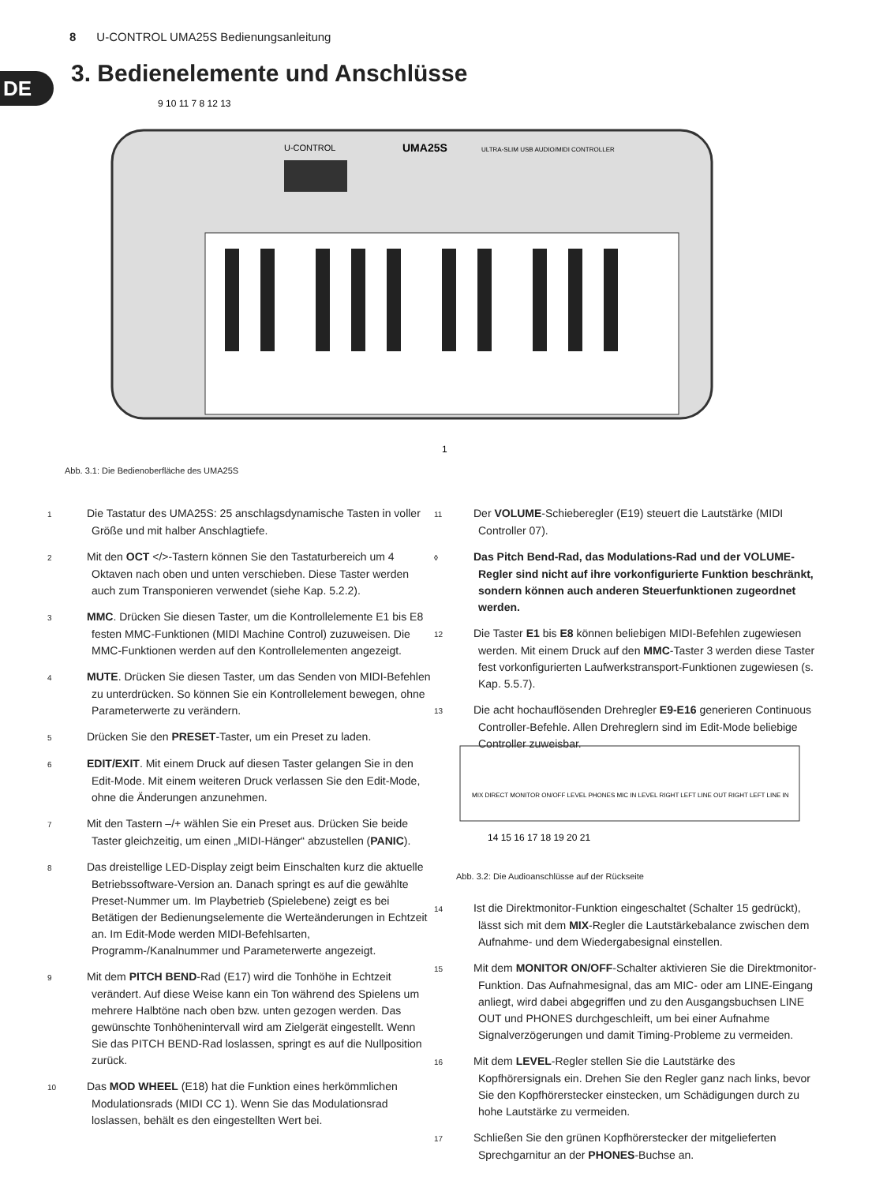8 U-CONTROL UMA25S Bedienungsanleitung
DE
3. Bedienelemente und Anschlüsse
U-CONTROL
UMA25S
ULTRA-SLIM USB AUDIO/MIDI CONTROLLER
9 10 11 7 8 12 13
1
Abb. 3.1: Die Bedienoberfläche des UMA25S
1 Die Tastatur des UMA25S: 25 anschlagsdynamische Tasten in voller Größe und mit halber Anschlagtiefe.
2 Mit den OCT </>-Tastern können Sie den Tastaturbereich um 4 Oktaven nach oben und unten verschieben. Diese Taster werden auch zum Transponieren verwendet (siehe Kap. 5.2.2).
3 MMC. Drücken Sie diesen Taster, um die Kontrollelemente E1 bis E8 festen MMC-Funktionen (MIDI Machine Control) zuzuweisen. Die MMC-Funktionen werden auf den Kontrollelementen angezeigt.
4 MUTE. Drücken Sie diesen Taster, um das Senden von MIDI-Befehlen zu unterdrücken. So können Sie ein Kontrollelement bewegen, ohne Parameterwerte zu verändern.
5 Drücken Sie den PRESET-Taster, um ein Preset zu laden.
6 EDIT/EXIT. Mit einem Druck auf diesen Taster gelangen Sie in den Edit-Mode. Mit einem weiteren Druck verlassen Sie den Edit-Mode, ohne die Änderungen anzunehmen.
7 Mit den Tastern –/+ wählen Sie ein Preset aus. Drücken Sie beide Taster gleichzeitig, um einen „MIDI-Hänger“ abzustellen (PANIC).
8 Das dreistellige LED-Display zeigt beim Einschalten kurz die aktuelle Betriebssoftware-Version an. Danach springt es auf die gewählte Preset-Nummer um. Im Playbetrieb (Spielebene) zeigt es bei Betätigen der Bedienungselemente die Werteänderungen in Echtzeit an. Im Edit-Mode werden MIDI-Befehlsarten, Programm-/Kanalnummer und Parameterwerte angezeigt.
9 Mit dem PITCH BEND-Rad (E17) wird die Tonhöhe in Echtzeit verändert. Auf diese Weise kann ein Ton während des Spielens um mehrere Halbtöne nach oben bzw. unten gezogen werden. Das gewünschte Tonhöhenintervall wird am Zielgerät eingestellt. Wenn Sie das PITCH BEND-Rad loslassen, springt es auf die Nullposition zurück.
10 Das MOD WHEEL (E18) hat die Funktion eines herkömmlichen Modulationsrads (MIDI CC 1). Wenn Sie das Modulationsrad loslassen, behält es den eingestellten Wert bei.
11 Der VOLUME-Schieberegler (E19) steuert die Lautstärke (MIDI Controller 07).
◊ Das Pitch Bend-Rad, das Modulations-Rad und der VOLUME-Regler sind nicht auf ihre vorkonfigurierte Funktion beschränkt, sondern können auch anderen Steuerfunktionen zugeordnet werden.
12 Die Taster E1 bis E8 können beliebigen MIDI-Befehlen zugewiesen werden. Mit einem Druck auf den MMC-Taster 3 werden diese Taster fest vorkonfigurierten Laufwerkstransport-Funktionen zugewiesen (s. Kap. 5.5.7).
13 Die acht hochauflösenden Drehregler E9-E16 generieren Continuous Controller-Befehle. Allen Drehreglern sind im Edit-Mode beliebige Controller zuweisbar.
MIX DIRECT MONITOR ON/OFF LEVEL PHONES MIC IN LEVEL RIGHT LEFT LINE OUT RIGHT LEFT LINE IN
14 15 16 17 18 19 20 21
Abb. 3.2: Die Audioanschlüsse auf der Rückseite
14 Ist die Direktmonitor-Funktion eingeschaltet (Schalter 15 gedrückt), lässt sich mit dem MIX-Regler die Lautstärkebalance zwischen dem Aufnahme- und dem Wiedergabesignal einstellen.
15 Mit dem MONITOR ON/OFF-Schalter aktivieren Sie die Direktmonitor-Funktion. Das Aufnahmesignal, das am MIC- oder am LINE-Eingang anliegt, wird dabei abgegriffen und zu den Ausgangsbuchsen LINE OUT und PHONES durchgeschleift, um bei einer Aufnahme Signalverzögerungen und damit Timing-Probleme zu vermeiden.
16 Mit dem LEVEL-Regler stellen Sie die Lautstärke des Kopfhörersignals ein. Drehen Sie den Regler ganz nach links, bevor Sie den Kopfhörerstecker einstecken, um Schädigungen durch zu hohe Lautstärke zu vermeiden.
17 Schließen Sie den grünen Kopfhörerstecker der mitgelieferten Sprechgarnitur an der PHONES-Buchse an.